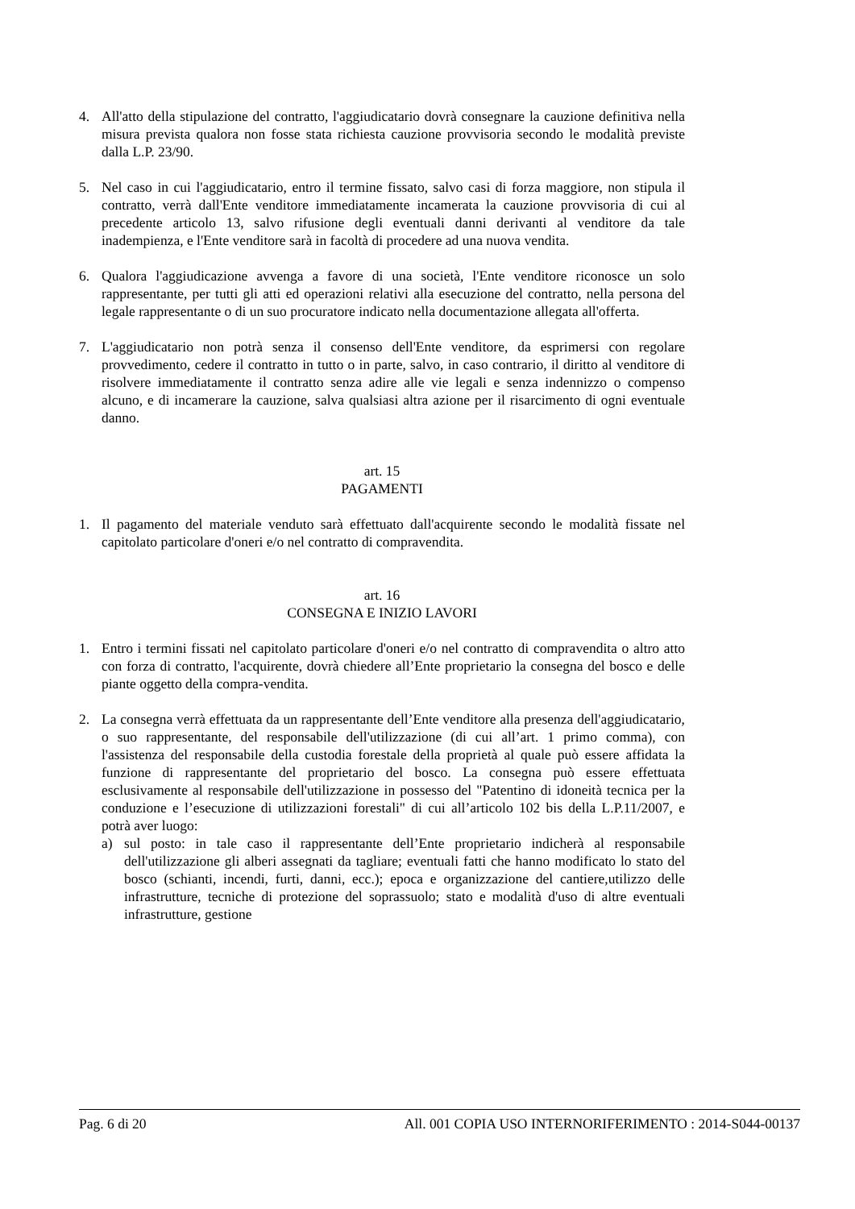4. All'atto della stipulazione del contratto, l'aggiudicatario dovrà consegnare la cauzione definitiva nella misura prevista qualora non fosse stata richiesta cauzione provvisoria secondo le modalità previste dalla L.P. 23/90.
5. Nel caso in cui l'aggiudicatario, entro il termine fissato, salvo casi di forza maggiore, non stipula il contratto, verrà dall'Ente venditore immediatamente incamerata la cauzione provvisoria di cui al precedente articolo 13, salvo rifusione degli eventuali danni derivanti al venditore da tale inadempienza, e l'Ente venditore sarà in facoltà di procedere ad una nuova vendita.
6. Qualora l'aggiudicazione avvenga a favore di una società, l'Ente venditore riconosce un solo rappresentante, per tutti gli atti ed operazioni relativi alla esecuzione del contratto, nella persona del legale rappresentante o di un suo procuratore indicato nella documentazione allegata all'offerta.
7. L'aggiudicatario non potrà senza il consenso dell'Ente venditore, da esprimersi con regolare provvedimento, cedere il contratto in tutto o in parte, salvo, in caso contrario, il diritto al venditore di risolvere immediatamente il contratto senza adire alle vie legali e senza indennizzo o compenso alcuno, e di incamerare la cauzione, salva qualsiasi altra azione per il risarcimento di ogni eventuale danno.
art. 15
PAGAMENTI
1. Il pagamento del materiale venduto sarà effettuato dall'acquirente secondo le modalità fissate nel capitolato particolare d'oneri e/o nel contratto di compravendita.
art. 16
CONSEGNA E INIZIO LAVORI
1. Entro i termini fissati nel capitolato particolare d'oneri e/o nel contratto di compravendita o altro atto con forza di contratto, l'acquirente, dovrà chiedere all’Ente proprietario la consegna del bosco e delle piante oggetto della compra-vendita.
2. La consegna verrà effettuata da un rappresentante dell’Ente venditore alla presenza dell'aggiudicatario, o suo rappresentante, del responsabile dell'utilizzazione (di cui all’art. 1 primo comma), con l'assistenza del responsabile della custodia forestale della proprietà al quale può essere affidata la funzione di rappresentante del proprietario del bosco. La consegna può essere effettuata esclusivamente al responsabile dell'utilizzazione in possesso del "Patentino di idoneità tecnica per la conduzione e l’esecuzione di utilizzazioni forestali" di cui all’articolo 102 bis della L.P.11/2007, e potrà aver luogo:
a) sul posto: in tale caso il rappresentante dell’Ente proprietario indicherà al responsabile dell'utilizzazione gli alberi assegnati da tagliare; eventuali fatti che hanno modificato lo stato del bosco (schianti, incendi, furti, danni, ecc.); epoca e organizzazione del cantiere,utilizzo delle infrastrutture, tecniche di protezione del soprassuolo; stato e modalità d'uso di altre eventuali infrastrutture, gestione
Pag. 6 di 20 All. 001 COPIA USO INTERNORIFERIMENTO : 2014-S044-00137